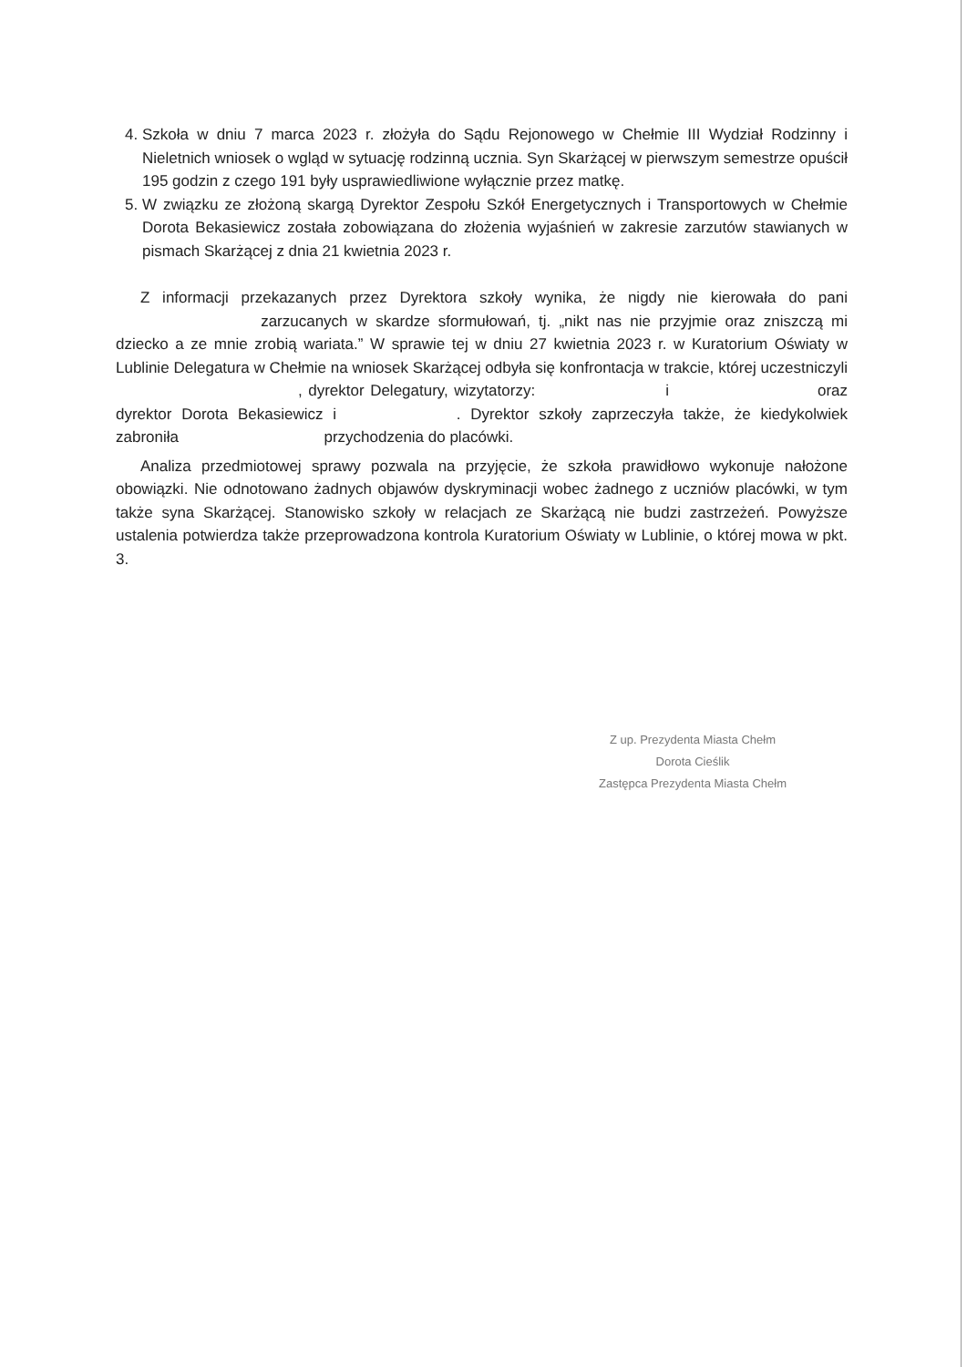4. Szkoła w dniu 7 marca 2023 r. złożyła do Sądu Rejonowego w Chełmie III Wydział Rodzinny i Nieletnich wniosek o wgląd w sytuację rodzinną ucznia. Syn Skarżącej w pierwszym semestrze opuścił 195 godzin z czego 191 były usprawiedliwione wyłącznie przez matkę.
5. W związku ze złożoną skargą Dyrektor Zespołu Szkół Energetycznych i Transportowych w Chełmie Dorota Bekasiewicz została zobowiązana do złożenia wyjaśnień w zakresie zarzutów stawianych w pismach Skarżącej z dnia 21 kwietnia 2023 r.
Z informacji przekazanych przez Dyrektora szkoły wynika, że nigdy nie kierowała do pani zarzucanych w skardze sformułowań, tj. „nikt nas nie przyjmie oraz zniszczą mi dziecko a ze mnie zrobią wariata.” W sprawie tej w dniu 27 kwietnia 2023 r. w Kuratorium Oświaty w Lublinie Delegatura w Chełmie na wniosek Skarżącej odbyła się konfrontacja w trakcie, której uczestniczyli , dyrektor Delegatury, wizytatorzy: i oraz dyrektor Dorota Bekasiewicz i . Dyrektor szkoły zaprzeczyła także, że kiedykolwiek zabroniła przychodzenia do placówki.
Analiza przedmiotowej sprawy pozwala na przyjęcie, że szkoła prawidłowo wykonuje nałożone obowiązki. Nie odnotowano żadnych objawów dyskryminacji wobec żadnego z uczniów placówki, w tym także syna Skarżącej. Stanowisko szkoły w relacjach ze Skarżącą nie budzi zastrzeżeń. Powyższe ustalenia potwierdza także przeprowadzona kontrola Kuratorium Oświaty w Lublinie, o której mowa w pkt. 3.
Z up. Prezydenta Miasta Chełm
Dorota Cieślik
Zastępca Prezydenta Miasta Chełm